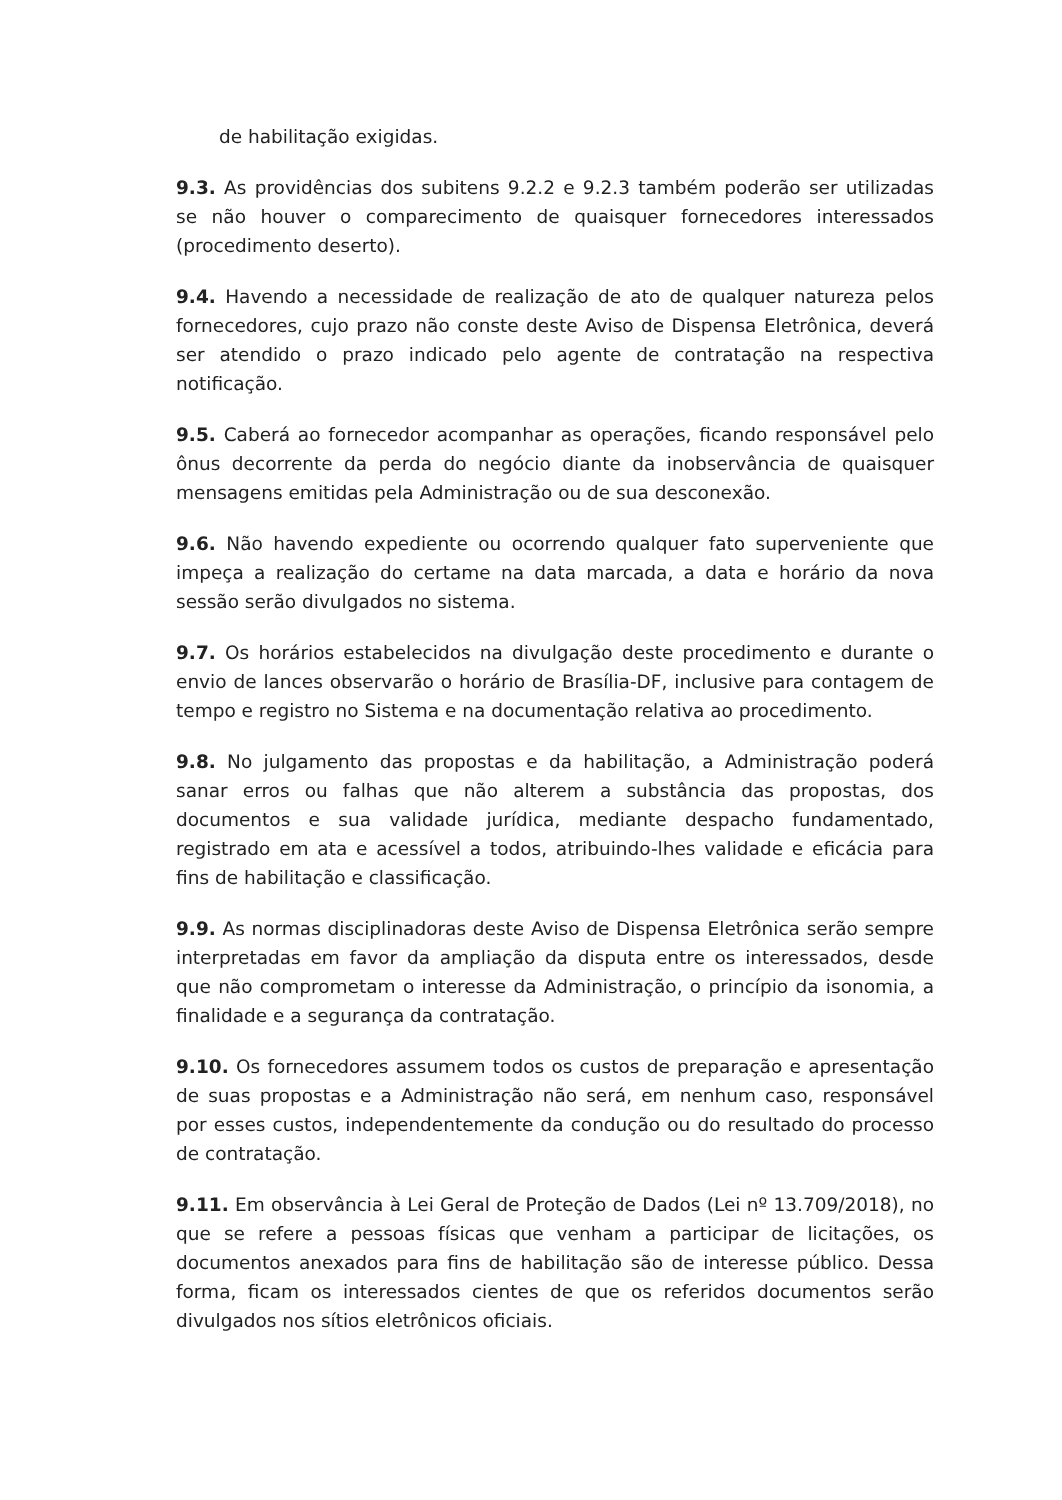de habilitação exigidas.
9.3. As providências dos subitens 9.2.2 e 9.2.3 também poderão ser utilizadas se não houver o comparecimento de quaisquer fornecedores interessados (procedimento deserto).
9.4. Havendo a necessidade de realização de ato de qualquer natureza pelos fornecedores, cujo prazo não conste deste Aviso de Dispensa Eletrônica, deverá ser atendido o prazo indicado pelo agente de contratação na respectiva notificação.
9.5. Caberá ao fornecedor acompanhar as operações, ficando responsável pelo ônus decorrente da perda do negócio diante da inobservância de quaisquer mensagens emitidas pela Administração ou de sua desconexão.
9.6. Não havendo expediente ou ocorrendo qualquer fato superveniente que impeça a realização do certame na data marcada, a data e horário da nova sessão serão divulgados no sistema.
9.7. Os horários estabelecidos na divulgação deste procedimento e durante o envio de lances observarão o horário de Brasília-DF, inclusive para contagem de tempo e registro no Sistema e na documentação relativa ao procedimento.
9.8. No julgamento das propostas e da habilitação, a Administração poderá sanar erros ou falhas que não alterem a substância das propostas, dos documentos e sua validade jurídica, mediante despacho fundamentado, registrado em ata e acessível a todos, atribuindo-lhes validade e eficácia para fins de habilitação e classificação.
9.9. As normas disciplinadoras deste Aviso de Dispensa Eletrônica serão sempre interpretadas em favor da ampliação da disputa entre os interessados, desde que não comprometam o interesse da Administração, o princípio da isonomia, a finalidade e a segurança da contratação.
9.10. Os fornecedores assumem todos os custos de preparação e apresentação de suas propostas e a Administração não será, em nenhum caso, responsável por esses custos, independentemente da condução ou do resultado do processo de contratação.
9.11. Em observância à Lei Geral de Proteção de Dados (Lei nº 13.709/2018), no que se refere a pessoas físicas que venham a participar de licitações, os documentos anexados para fins de habilitação são de interesse público. Dessa forma, ficam os interessados cientes de que os referidos documentos serão divulgados nos sítios eletrônicos oficiais.